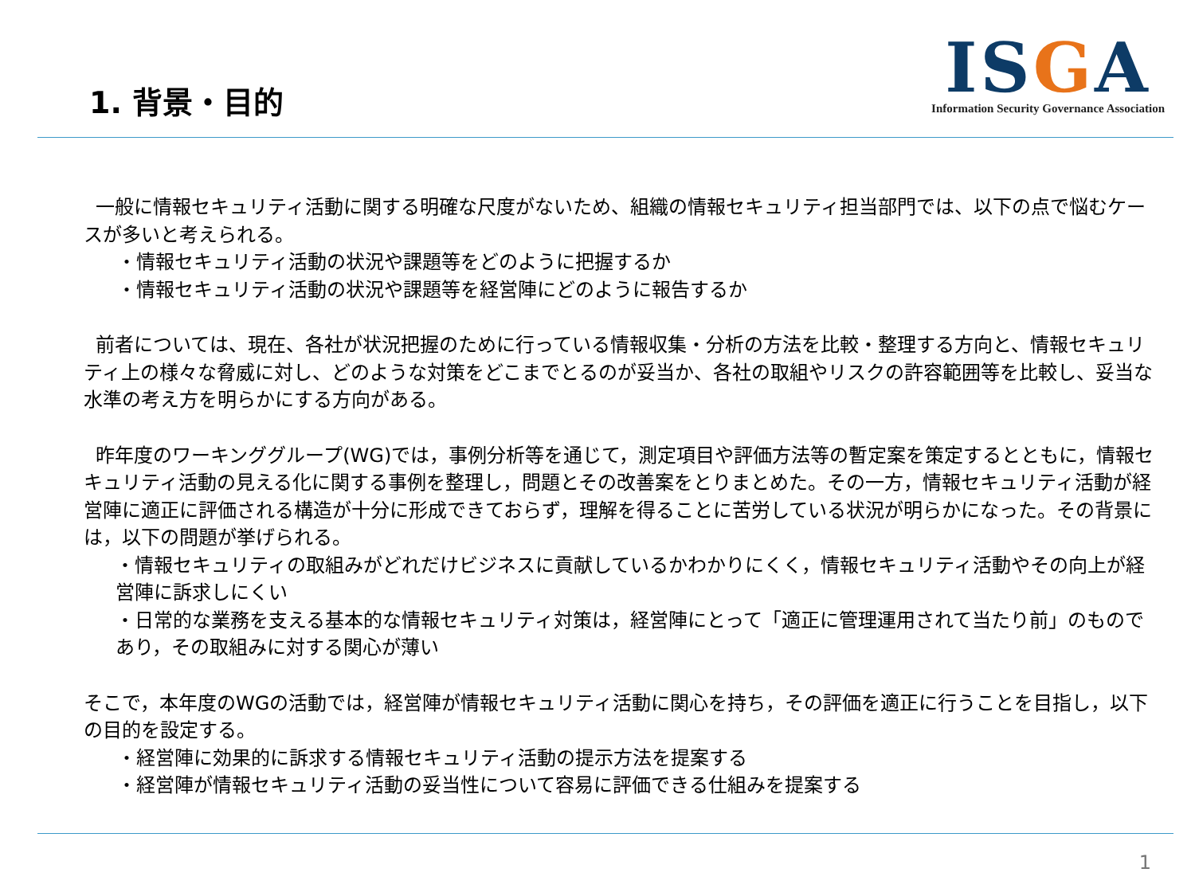1. 背景・目的
ISGA
Information Security Governance Association
一般に情報セキュリティ活動に関する明確な尺度がないため、組織の情報セキュリティ担当部門では、以下の点で悩むケースが多いと考えられる。
・情報セキュリティ活動の状況や課題等をどのように把握するか
・情報セキュリティ活動の状況や課題等を経営陣にどのように報告するか
前者については、現在、各社が状況把握のために行っている情報収集・分析の方法を比較・整理する方向と、情報セキュリティ上の様々な脅威に対し、どのような対策をどこまでとるのが妥当か、各社の取組やリスクの許容範囲等を比較し、妥当な水準の考え方を明らかにする方向がある。
昨年度のワーキンググループ(WG)では，事例分析等を通じて，測定項目や評価方法等の暫定案を策定するとともに，情報セキュリティ活動の見える化に関する事例を整理し，問題とその改善案をとりまとめた。その一方，情報セキュリティ活動が経営陣に適正に評価される構造が十分に形成できておらず，理解を得ることに苦労している状況が明らかになった。その背景には，以下の問題が挙げられる。
・情報セキュリティの取組みがどれだけビジネスに貢献しているかわかりにくく，情報セキュリティ活動やその向上が経営陣に訴求しにくい
・日常的な業務を支える基本的な情報セキュリティ対策は，経営陣にとって「適正に管理運用されて当たり前」のものであり，その取組みに対する関心が薄い
そこで，本年度のWGの活動では，経営陣が情報セキュリティ活動に関心を持ち，その評価を適正に行うことを目指し，以下の目的を設定する。
・経営陣に効果的に訴求する情報セキュリティ活動の提示方法を提案する
・経営陣が情報セキュリティ活動の妥当性について容易に評価できる仕組みを提案する
1